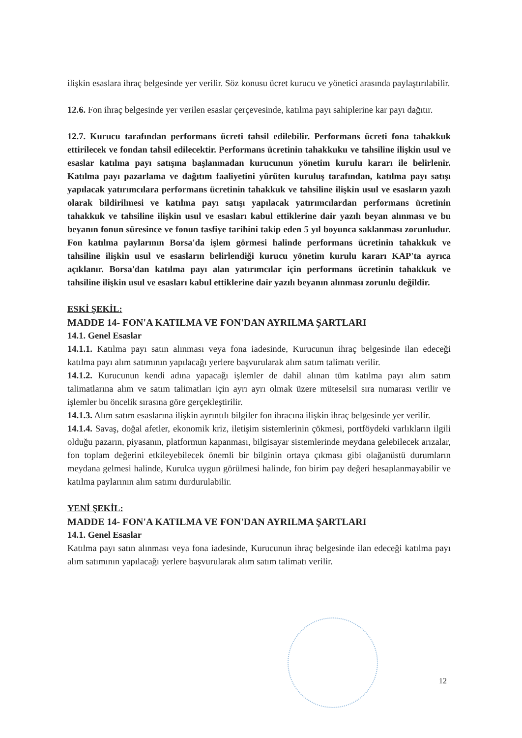ilişkin esaslara ihraç belgesinde yer verilir. Söz konusu ücret kurucu ve yönetici arasında paylaştırılabilir.
12.6. Fon ihraç belgesinde yer verilen esaslar çerçevesinde, katılma payı sahiplerine kar payı dağıtır.
12.7. Kurucu tarafından performans ücreti tahsil edilebilir. Performans ücreti fona tahakkuk ettirilecek ve fondan tahsil edilecektir. Performans ücretinin tahakkuku ve tahsiline ilişkin usul ve esaslar katılma payı satışına başlanmadan kurucunun yönetim kurulu kararı ile belirlenir. Katılma payı pazarlama ve dağıtım faaliyetini yürüten kuruluş tarafından, katılma payı satışı yapılacak yatırımcılara performans ücretinin tahakkuk ve tahsiline ilişkin usul ve esasların yazılı olarak bildirilmesi ve katılma payı satışı yapılacak yatırımcılardan performans ücretinin tahakkuk ve tahsiline ilişkin usul ve esasları kabul ettiklerine dair yazılı beyan alınması ve bu beyanın fonun süresince ve fonun tasfiye tarihini takip eden 5 yıl boyunca saklanması zorunludur. Fon katılma paylarının Borsa'da işlem görmesi halinde performans ücretinin tahakkuk ve tahsiline ilişkin usul ve esasların belirlendiği kurucu yönetim kurulu kararı KAP'ta ayrıca açıklanır. Borsa'dan katılma payı alan yatırımcılar için performans ücretinin tahakkuk ve tahsiline ilişkin usul ve esasları kabul ettiklerine dair yazılı beyanın alınması zorunlu değildir.
ESKİ ŞEKİL:
MADDE 14- FON'A KATILMA VE FON'DAN AYRILMA ŞARTLARI
14.1. Genel Esaslar
14.1.1. Katılma payı satın alınması veya fona iadesinde, Kurucunun ihraç belgesinde ilan edeceği katılma payı alım satımının yapılacağı yerlere başvurularak alım satım talimatı verilir.
14.1.2. Kurucunun kendi adına yapacağı işlemler de dahil alınan tüm katılma payı alım satım talimatlarına alım ve satım talimatları için ayrı ayrı olmak üzere müteselsil sıra numarası verilir ve işlemler bu öncelik sırasına göre gerçekleştirilir.
14.1.3. Alım satım esaslarına ilişkin ayrıntılı bilgiler fon ihracına ilişkin ihraç belgesinde yer verilir.
14.1.4. Savaş, doğal afetler, ekonomik kriz, iletişim sistemlerinin çökmesi, portföydeki varlıkların ilgili olduğu pazarın, piyasanın, platformun kapanması, bilgisayar sistemlerinde meydana gelebilecek arızalar, fon toplam değerini etkileyebilecek önemli bir bilginin ortaya çıkması gibi olağanüstü durumların meydana gelmesi halinde, Kurulca uygun görülmesi halinde, fon birim pay değeri hesaplanmayabilir ve katılma paylarının alım satımı durdurulabilir.
YENİ ŞEKİL:
MADDE 14- FON'A KATILMA VE FON'DAN AYRILMA ŞARTLARI
14.1. Genel Esaslar
Katılma payı satın alınması veya fona iadesinde, Kurucunun ihraç belgesinde ilan edeceği katılma payı alım satımının yapılacağı yerlere başvurularak alım satım talimatı verilir.
12